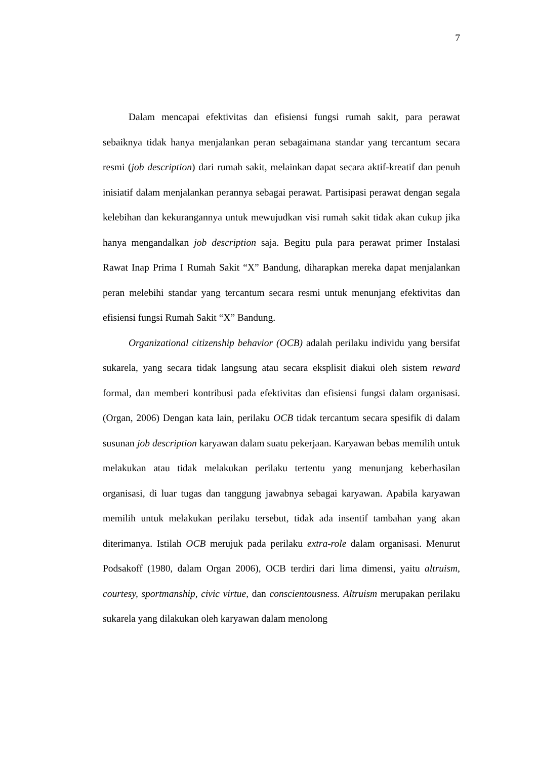7
Dalam mencapai efektivitas dan efisiensi fungsi rumah sakit, para perawat sebaiknya tidak hanya menjalankan peran sebagaimana standar yang tercantum secara resmi (job description) dari rumah sakit, melainkan dapat secara aktif-kreatif dan penuh inisiatif dalam menjalankan perannya sebagai perawat. Partisipasi perawat dengan segala kelebihan dan kekurangannya untuk mewujudkan visi rumah sakit tidak akan cukup jika hanya mengandalkan job description saja. Begitu pula para perawat primer Instalasi Rawat Inap Prima I Rumah Sakit “X” Bandung, diharapkan mereka dapat menjalankan peran melebihi standar yang tercantum secara resmi untuk menunjang efektivitas dan efisiensi fungsi Rumah Sakit “X” Bandung.
Organizational citizenship behavior (OCB) adalah perilaku individu yang bersifat sukarela, yang secara tidak langsung atau secara eksplisit diakui oleh sistem reward formal, dan memberi kontribusi pada efektivitas dan efisiensi fungsi dalam organisasi. (Organ, 2006) Dengan kata lain, perilaku OCB tidak tercantum secara spesifik di dalam susunan job description karyawan dalam suatu pekerjaan. Karyawan bebas memilih untuk melakukan atau tidak melakukan perilaku tertentu yang menunjang keberhasilan organisasi, di luar tugas dan tanggung jawabnya sebagai karyawan. Apabila karyawan memilih untuk melakukan perilaku tersebut, tidak ada insentif tambahan yang akan diterimanya. Istilah OCB merujuk pada perilaku extra-role dalam organisasi. Menurut Podsakoff (1980, dalam Organ 2006), OCB terdiri dari lima dimensi, yaitu altruism, courtesy, sportmanship, civic virtue, dan conscientousness. Altruism merupakan perilaku sukarela yang dilakukan oleh karyawan dalam menolong